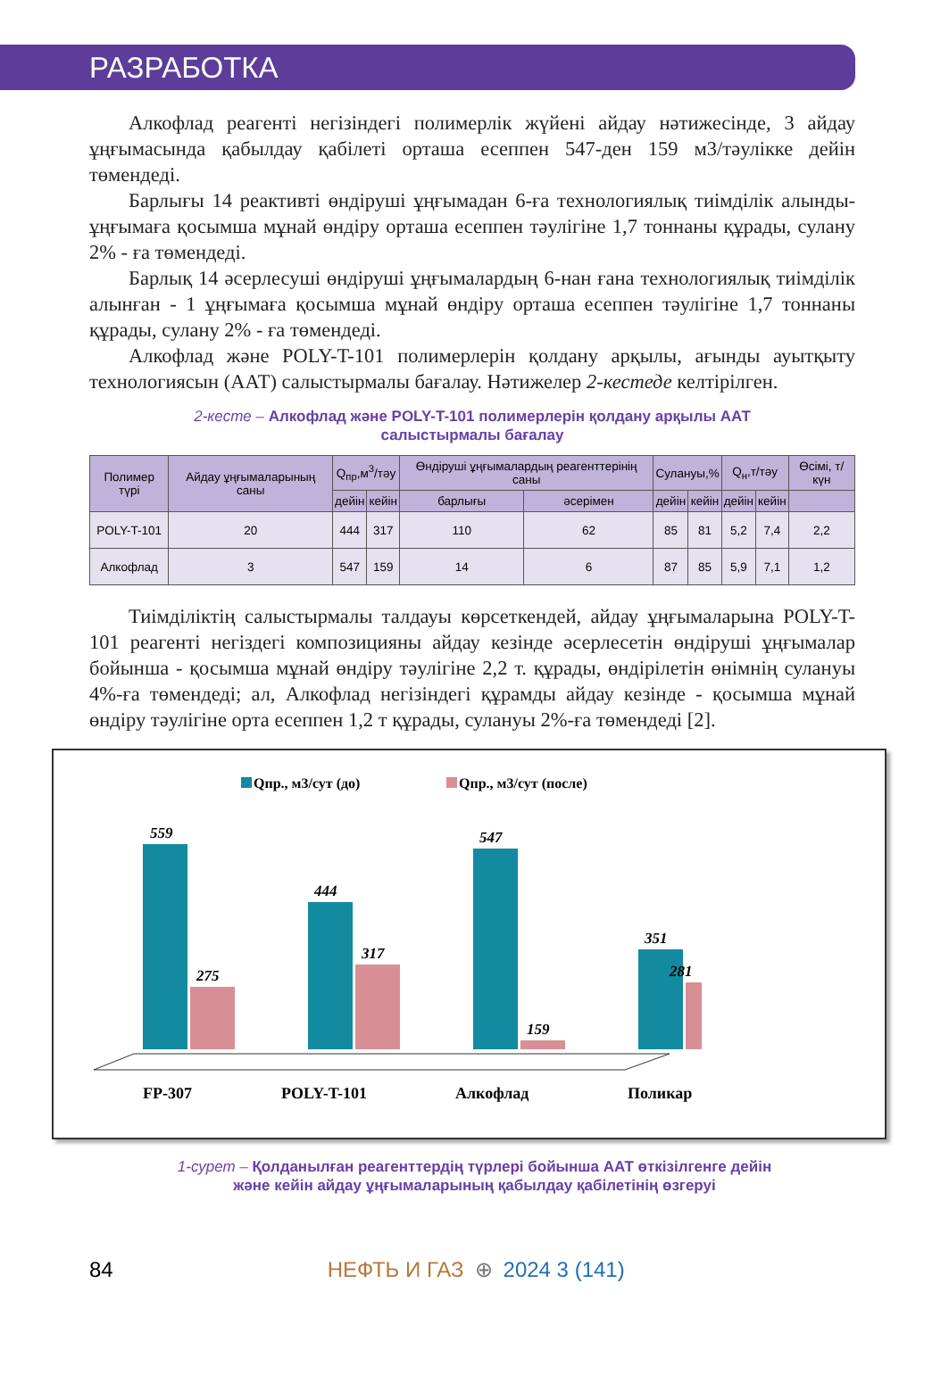РАЗРАБОТКА
Алкофлад реагенті негізіндегі полимерлік жүйені айдау нәтижесінде, 3 айдау ұңғымасында қабылдау қабілеті орташа есеппен 547-ден 159 м3/тəулікке дейін төмендеді.
Барлығы 14 реактивті өндіруші ұңғымадан 6-ға технологиялық тиімділік алынды-ұңғымаға қосымша мұнай өндіру орташа есеппен тəулігіне 1,7 тоннаны құрады, сулану 2% - ға төмендеді.
Барлық 14 әсерлесуші өндіруші ұңғымалардың 6-нан ғана технологиялық тиімділік алынған - 1 ұңғымаға қосымша мұнай өндіру орташа есеппен тәулігіне 1,7 тоннаны құрады, сулану 2% - ға төмендеді.
Алкофлад және POLY-T-101 полимерлерін қолдану арқылы, ағынды ауытқыту технологиясын (ААТ) салыстырмалы бағалау. Нәтижелер 2-кестеде келтірілген.
2-кесте – Алкофлад және POLY-T-101 полимерлерін қолдану арқылы ААТ
салыстырмалы бағалау
| Полимер түрі | Айдау ұңғымаларының саны | Q<sub>пр</sub>,м<sup>3</sup>/тәу | | Өндіруші ұңғымалардың реагенттерінің саны | | Сулануы,% | | Q<sub>н</sub>,т/тәу | | Өсімі, т/күн |
| --- | --- | --- | --- | --- | --- | --- | --- | --- | --- | --- |
| | | дейін | кейін | барлығы | әсерімен | дейін | кейін | дейін | кейін | |
| POLY-T-101 | 20 | 444 | 317 | 110 | 62 | 85 | 81 | 5,2 | 7,4 | 2,2 |
| Алкофлад | 3 | 547 | 159 | 14 | 6 | 87 | 85 | 5,9 | 7,1 | 1,2 |
Тиімділіктің салыстырмалы талдауы көрсеткендей, айдау ұңғымаларына POLY-T-101 реагенті негіздегі композицияны айдау кезінде әсерлесетін өндіруші ұңғымалар бойынша - қосымша мұнай өндіру тәулігіне 2,2 т. құрады, өндірілетін өнімнің сулануы 4%-ға төмендеді; ал, Алкофлад негізіндегі құрамды айдау кезінде - қосымша мұнай өндіру тәулігіне орта есеппен 1,2 т құрады, сулануы 2%-ға төмендеді [2].
Qпр., м3/сут (до)
Qпр., м3/сут (после)
559
275
444
317
547
159
351
281
FP-307
POLY-T-101
Алкофлад
Поликар
1-сурет – Қолданылған реагенттердің түрлері бойынша ААТ өткізілгенге дейін
және кейін айдау ұңғымаларының қабылдау қабілетінің өзгеруі
84 НЕФТЬ И ГАЗ ⊕ 2024 3 (141)